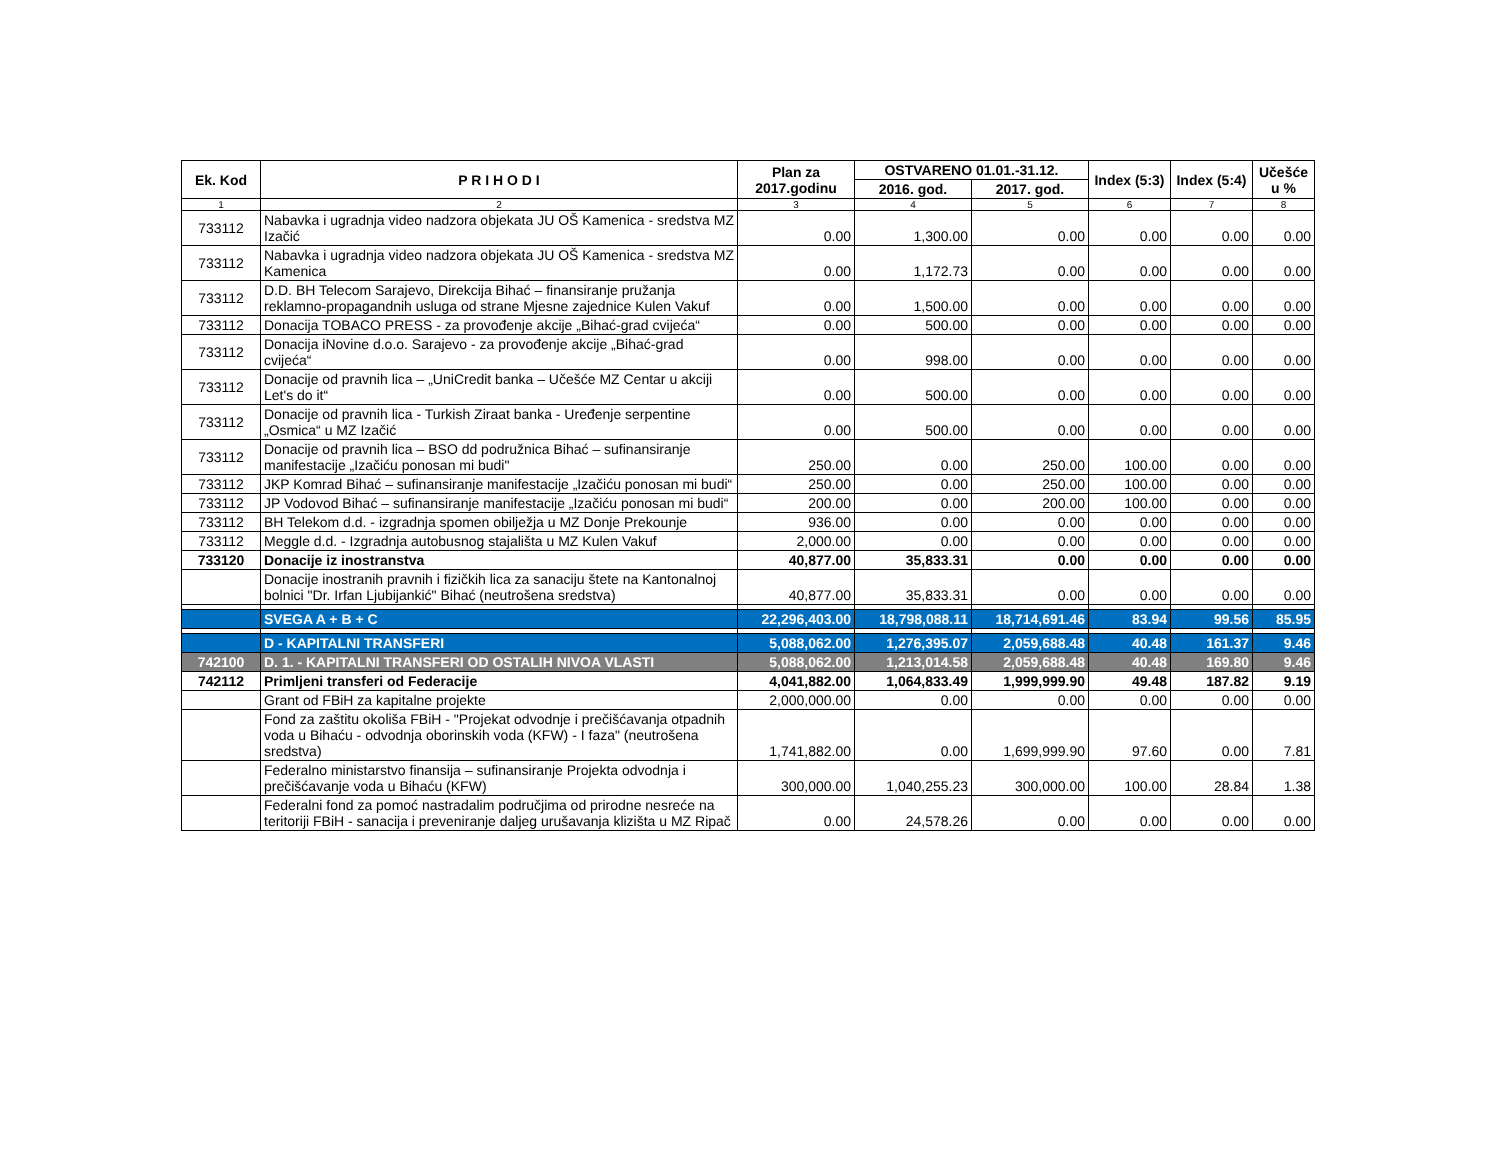| Ek. Kod | P R I H O D I | Plan za 2017.godinu | OSTVARENO 01.01.-31.12. | | Index (5:3) | Index (5:4) | Učešće u % |
| --- | --- | --- | --- | --- | --- | --- | --- |
| | | | 2016. god. | 2017. god. | | | |
| 1 | 2 | 3 | 4 | 5 | 6 | 7 | 8 |
| 733112 | Nabavka i ugradnja video nadzora objekata JU OŠ Kamenica - sredstva MZ Izačić | 0.00 | 1,300.00 | 0.00 | 0.00 | 0.00 | 0.00 |
| 733112 | Nabavka i ugradnja video nadzora objekata JU OŠ Kamenica - sredstva MZ Kamenica | 0.00 | 1,172.73 | 0.00 | 0.00 | 0.00 | 0.00 |
| 733112 | D.D. BH Telecom Sarajevo, Direkcija Bihać – finansiranje pružanja reklamno-propagandnih usluga od strane Mjesne zajednice Kulen Vakuf | 0.00 | 1,500.00 | 0.00 | 0.00 | 0.00 | 0.00 |
| 733112 | Donacija TOBACO PRESS - za provođenje akcije „Bihać-grad cvijeća“ | 0.00 | 500.00 | 0.00 | 0.00 | 0.00 | 0.00 |
| 733112 | Donacija iNovine d.o.o. Sarajevo - za provođenje akcije „Bihać-grad cvijeća“ | 0.00 | 998.00 | 0.00 | 0.00 | 0.00 | 0.00 |
| 733112 | Donacije od pravnih lica – „UniCredit banka – Učešće MZ Centar u akciji Let's do it“ | 0.00 | 500.00 | 0.00 | 0.00 | 0.00 | 0.00 |
| 733112 | Donacije od pravnih lica - Turkish Ziraat banka - Uređenje serpentine „Osmica“ u MZ Izačić | 0.00 | 500.00 | 0.00 | 0.00 | 0.00 | 0.00 |
| 733112 | Donacije od pravnih lica – BSO dd podružnica Bihać – sufinansiranje manifestacije „Izačiću ponosan mi budi" | 250.00 | 0.00 | 250.00 | 100.00 | 0.00 | 0.00 |
| 733112 | JKP Komrad Bihać – sufinansiranje manifestacije „Izačiću ponosan mi budi“ | 250.00 | 0.00 | 250.00 | 100.00 | 0.00 | 0.00 |
| 733112 | JP Vodovod Bihać – sufinansiranje manifestacije „Izačiću ponosan mi budi“ | 200.00 | 0.00 | 200.00 | 100.00 | 0.00 | 0.00 |
| 733112 | BH Telekom d.d. - izgradnja spomen obilježja u MZ Donje Prekounje | 936.00 | 0.00 | 0.00 | 0.00 | 0.00 | 0.00 |
| 733112 | Meggle d.d. - Izgradnja autobusnog stajališta u MZ Kulen Vakuf | 2,000.00 | 0.00 | 0.00 | 0.00 | 0.00 | 0.00 |
| 733120 | Donacije iz inostranstva | 40,877.00 | 35,833.31 | 0.00 | 0.00 | 0.00 | 0.00 |
| | Donacije inostranih pravnih i fizičkih lica za sanaciju štete na Kantonalnoj bolnici "Dr. Irfan Ljubijankić" Bihać (neutrošena sredstva) | 40,877.00 | 35,833.31 | 0.00 | 0.00 | 0.00 | 0.00 |
| | SVEGA A + B + C | 22,296,403.00 | 18,798,088.11 | 18,714,691.46 | 83.94 | 99.56 | 85.95 |
| | D - KAPITALNI TRANSFERI | 5,088,062.00 | 1,276,395.07 | 2,059,688.48 | 40.48 | 161.37 | 9.46 |
| 742100 | D. 1. - KAPITALNI TRANSFERI OD OSTALIH NIVOA VLASTI | 5,088,062.00 | 1,213,014.58 | 2,059,688.48 | 40.48 | 169.80 | 9.46 |
| 742112 | Primljeni transferi od Federacije | 4,041,882.00 | 1,064,833.49 | 1,999,999.90 | 49.48 | 187.82 | 9.19 |
| | Grant od FBiH za kapitalne projekte | 2,000,000.00 | 0.00 | 0.00 | 0.00 | 0.00 | 0.00 |
| | Fond za zaštitu okoliša FBiH - "Projekat odvodnje i prečišćavanja otpadnih voda u Bihaću - odvodnja oborinskih voda (KFW) - I faza" (neutrošena sredstva) | 1,741,882.00 | 0.00 | 1,699,999.90 | 97.60 | 0.00 | 7.81 |
| | Federalno ministarstvo finansija – sufinansiranje Projekta odvodnja i prečišćavanje voda u Bihaću (KFW) | 300,000.00 | 1,040,255.23 | 300,000.00 | 100.00 | 28.84 | 1.38 |
| | Federalni fond za pomoć nastradalim područjima od prirodne nesreće na teritoriji FBiH - sanacija i preveniranje daljeg urušavanja klizišta u MZ Ripač | 0.00 | 24,578.26 | 0.00 | 0.00 | 0.00 | 0.00 |